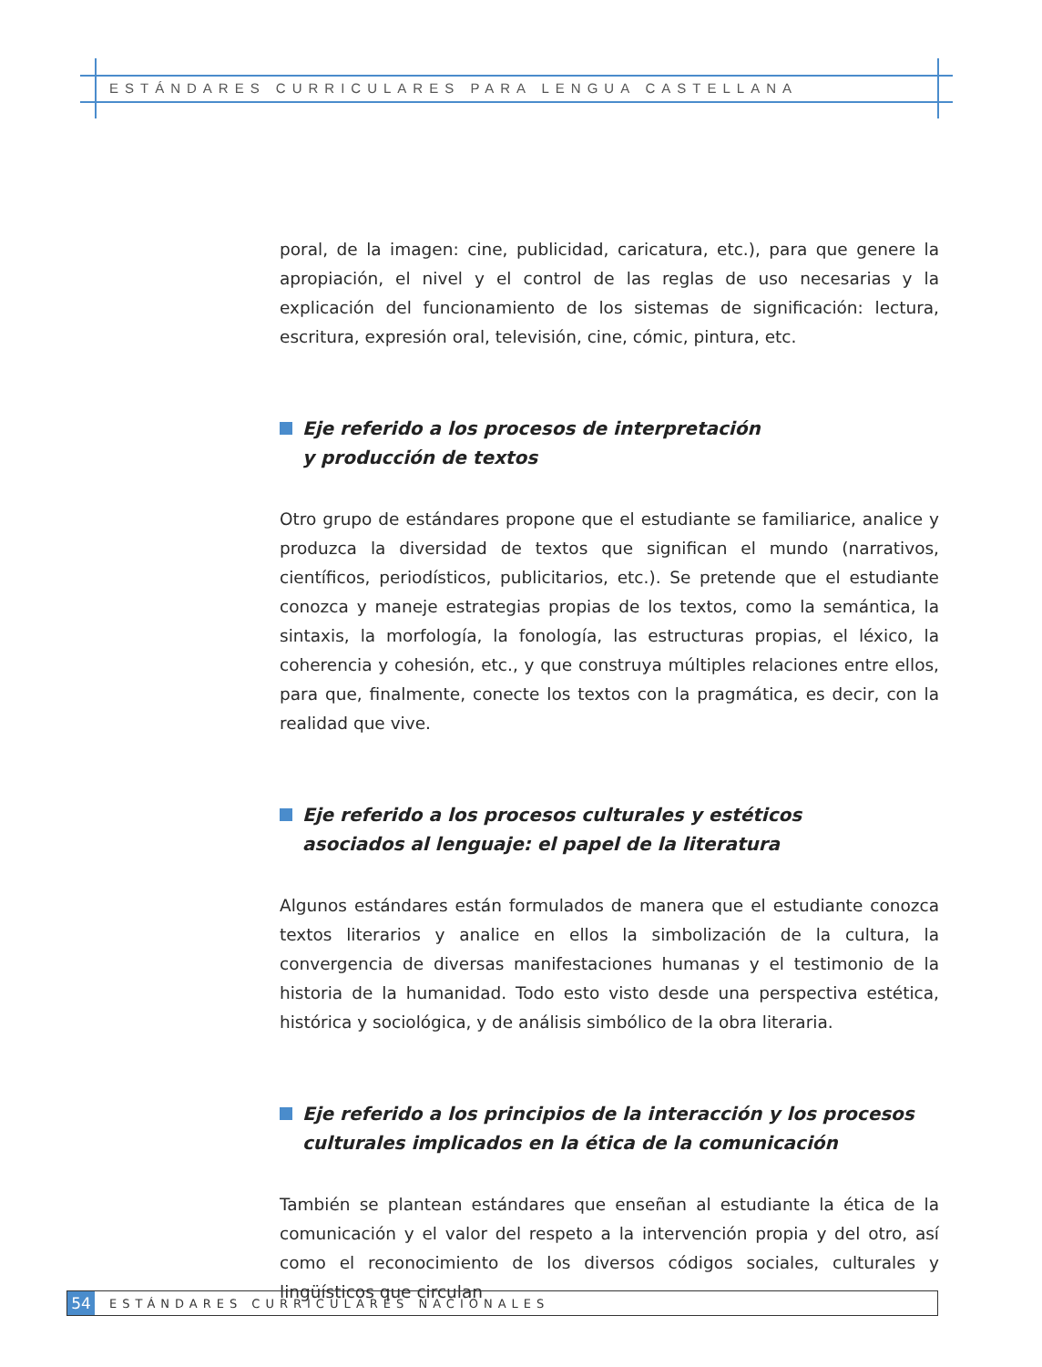ESTÁNDARES CURRICULARES PARA LENGUA CASTELLANA
poral, de la imagen: cine, publicidad, caricatura, etc.), para que genere la apropiación, el nivel y el control de las reglas de uso necesarias y la explicación del funcionamiento de los sistemas de significación: lectura, escritura, expresión oral, televisión, cine, cómic, pintura, etc.
Eje referido a los procesos de interpretación
y producción de textos
Otro grupo de estándares propone que el estudiante se familiarice, analice y produzca la diversidad de textos que significan el mundo (narrativos, científicos, periodísticos, publicitarios, etc.). Se pretende que el estudiante conozca y maneje estrategias propias de los textos, como la semántica, la sintaxis, la morfología, la fonología, las estructuras propias, el léxico, la coherencia y cohesión, etc., y que construya múltiples relaciones entre ellos, para que, finalmente, conecte los textos con la pragmática, es decir, con la realidad que vive.
Eje referido a los procesos culturales y estéticos
asociados al lenguaje: el papel de la literatura
Algunos estándares están formulados de manera que el estudiante conozca textos literarios y analice en ellos la simbolización de la cultura, la convergencia de diversas manifestaciones humanas y el testimonio de la historia de la humanidad. Todo esto visto desde una perspectiva estética, histórica y sociológica, y de análisis simbólico de la obra literaria.
Eje referido a los principios de la interacción y los procesos
culturales implicados en la ética de la comunicación
También se plantean estándares que enseñan al estudiante la ética de la comunicación y el valor del respeto a la intervención propia y del otro, así como el reconocimiento de los diversos códigos sociales, culturales y lingüísticos que circulan
54
ESTÁNDARES CURRICULARES NACIONALES